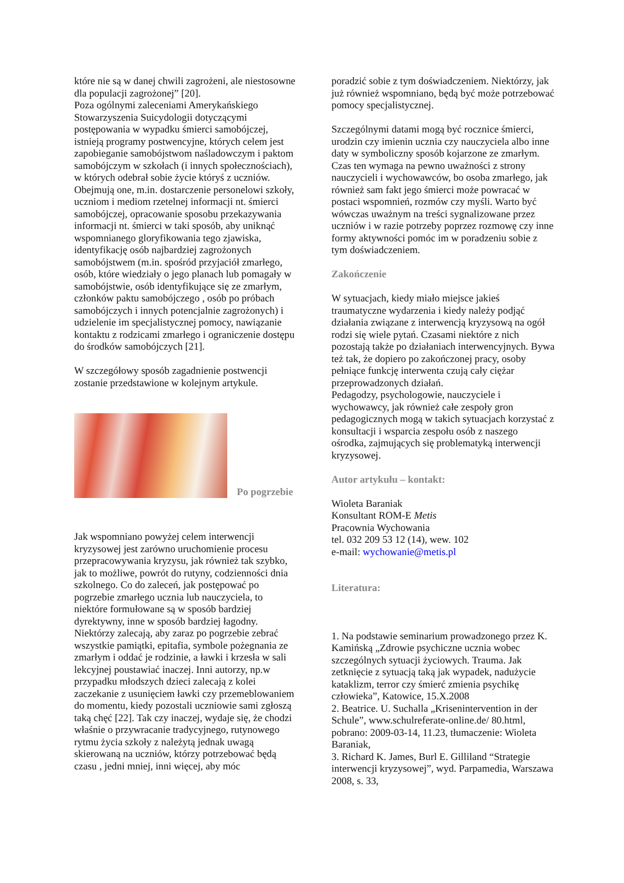które nie są w danej chwili zagrożeni, ale niestosowne dla populacji zagrożonej” [20].
Poza ogólnymi zaleceniami Amerykańskiego Stowarzyszenia Suicydologii dotyczącymi postępowania w wypadku śmierci samobójczej, istnieją programy postwencyjne, których celem jest zapobieganie samobójstwom naśladowczym i paktom samobójczym w szkołach (i innych społecznościach), w których odebrał sobie życie któryś z uczniów. Obejmują one, m.in. dostarczenie personelowi szkoły, uczniom i mediom rzetelnej informacji nt. śmierci samobójczej, opracowanie sposobu przekazywania informacji nt. śmierci w taki sposób, aby uniknąć wspomnianego gloryfikowania tego zjawiska, identyfikację osób najbardziej zagrożonych samobójstwem (m.in. spośród przyjaciół zmarłego, osób, które wiedziały o jego planach lub pomagały w samobójstwie, osób identyfikujące się ze zmarłym, członków paktu samobójczego , osób po próbach samobójczych i innych potencjalnie zagrożonych) i udzielenie im specjalistycznej pomocy, nawiązanie kontaktu z rodzicami zmarłego i ograniczenie dostępu do środków samobójczych [21].
W szczegółowy sposób zagadnienie postwencji zostanie przedstawione w kolejnym artykule.
Po pogrzebie
Jak wspomniano powyżej celem interwencji kryzysowej jest zarówno uruchomienie procesu przepracowywania kryzysu, jak również tak szybko, jak to możliwe, powrót do rutyny, codzienności dnia szkolnego. Co do zaleceń, jak postępować po pogrzebie zmarłego ucznia lub nauczyciela, to niektóre formułowane są w sposób bardziej dyrektywny, inne w sposób bardziej łagodny. Niektórzy zalecają, aby zaraz po pogrzebie zebrać wszystkie pamiątki, epitafia, symbole pożegnania ze zmarłym i oddać je rodzinie, a ławki i krzesła w sali lekcyjnej poustawiać inaczej. Inni autorzy, np.w przypadku młodszych dzieci zalecają z kolei zaczekanie z usunięciem ławki czy przemeblowaniem do momentu, kiedy pozostali uczniowie sami zgłoszą taką chęć [22]. Tak czy inaczej, wydaje się, że chodzi właśnie o przywracanie tradycyjnego, rutynowego rytmu życia szkoły z należytą jednak uwagą skierowaną na uczniów, którzy potrzebować będą czasu , jedni mniej, inni więcej, aby móc
poradzić sobie z tym doświadczeniem. Niektórzy, jak już również wspomniano, będą być może potrzebować pomocy specjalistycznej.
Szczególnymi datami mogą być rocznice śmierci, urodzin czy imienin ucznia czy nauczyciela albo inne daty w symboliczny sposób kojarzone ze zmarłym. Czas ten wymaga na pewno uważności z strony nauczycieli i wychowawców, bo osoba zmarłego, jak również sam fakt jego śmierci może powracać w postaci wspomnień, rozmów czy myśli. Warto być wówczas uważnym na treści sygnalizowane przez uczniów i w razie potrzeby poprzez rozmowę czy inne formy aktywności pomóc im w poradzeniu sobie z tym doświadczeniem.
Zakończenie
W sytuacjach, kiedy miało miejsce jakieś traumatyczne wydarzenia i kiedy należy podjąć działania związane z interwencją kryzysową na ogół rodzi się wiele pytań. Czasami niektóre z nich pozostają także po działaniach interwencyjnych. Bywa też tak, że dopiero po zakończonej pracy, osoby pełniące funkcję interwenta czują cały ciężar przeprowadzonych działań.
Pedagodzy, psychologowie, nauczyciele i wychowawcy, jak również całe zespoły gron pedagogicznych mogą w takich sytuacjach korzystać z konsultacji i wsparcia zespołu osób z naszego ośrodka, zajmujących się problematyką interwencji kryzysowej.
Autor artykułu – kontakt:
Wioleta Baraniak
Konsultant ROM-E Metis
Pracownia Wychowania
tel. 032 209 53 12 (14), wew. 102
e-mail: wychowanie@metis.pl
Literatura:
1. Na podstawie seminarium prowadzonego przez K. Kamińską „Zdrowie psychiczne ucznia wobec szczególnych sytuacji życiowych. Trauma. Jak zetknięcie z sytuacją taką jak wypadek, nadużycie kataklizm, terror czy śmierć zmienia psychikę człowieka”, Katowice, 15.X.2008
2. Beatrice. U. Suchalla „Krisenintervention in der Schule”, www.schulreferate-online.de/ 80.html, pobrano: 2009-03-14, 11.23, tłumaczenie: Wioleta Baraniak,
3. Richard K. James, Burl E. Gilliland “Strategie interwencji kryzysowej”, wyd. Parpamedia, Warszawa 2008, s. 33,